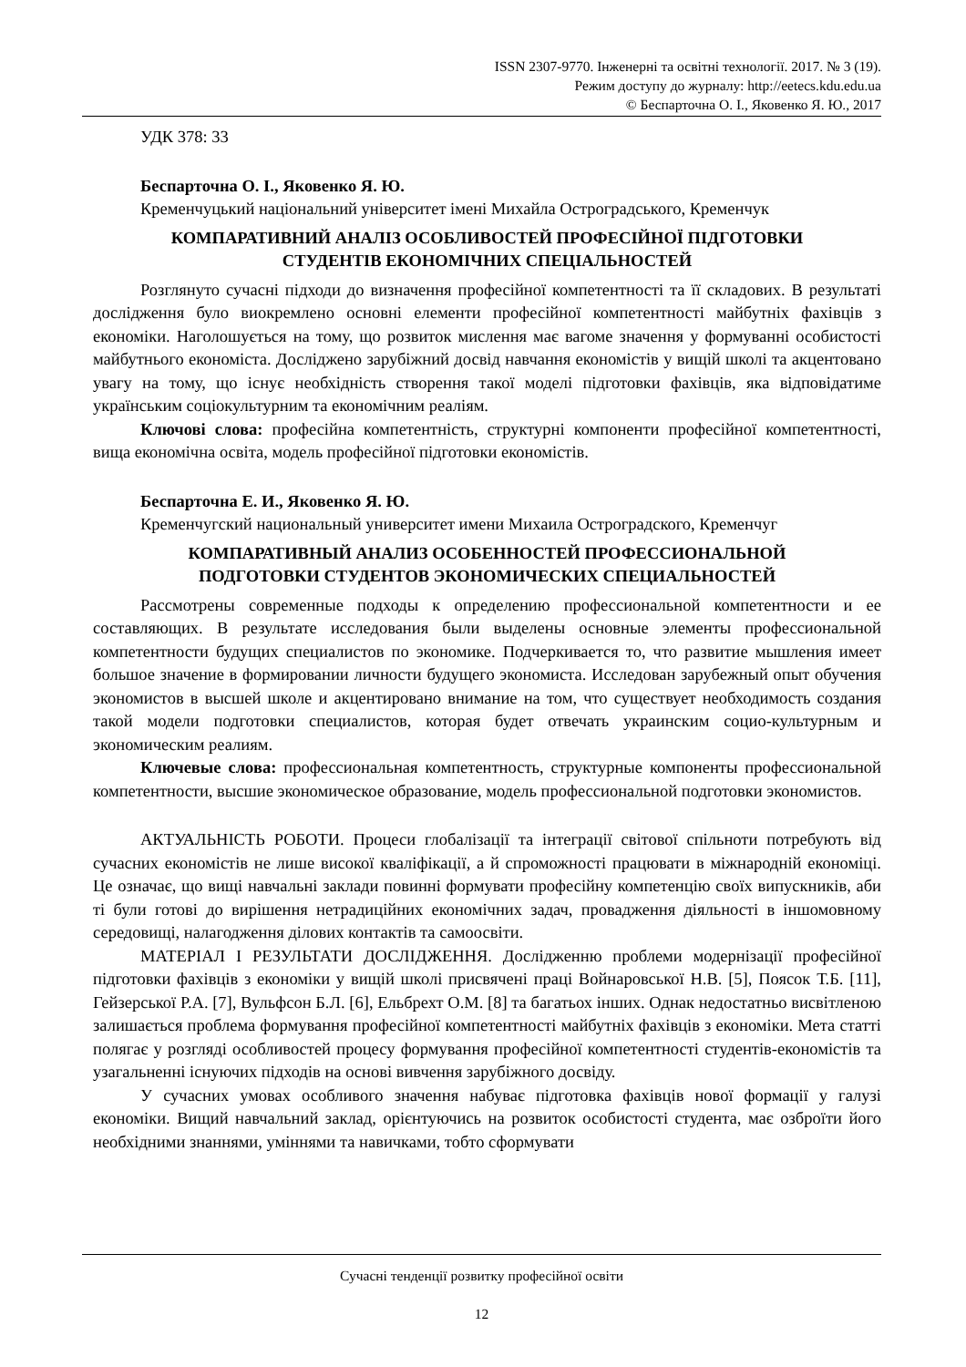ISSN 2307-9770. Інженерні та освітні технології. 2017. № 3 (19).
Режим доступу до журналу: http://eetecs.kdu.edu.ua
© Беспарточна О. І., Яковенко Я. Ю., 2017
УДК 378: 33
Беспарточна О. І., Яковенко Я. Ю.
Кременчуцький національний університет імені Михайла Остроградського, Кременчук
КОМПАРАТИВНИЙ АНАЛІЗ ОСОБЛИВОСТЕЙ ПРОФЕСІЙНОЇ ПІДГОТОВКИ
СТУДЕНТІВ ЕКОНОМІЧНИХ СПЕЦІАЛЬНОСТЕЙ
Розглянуто сучасні підходи до визначення професійної компетентності та її складових. В результаті дослідження було виокремлено основні елементи професійної компетентності майбутніх фахівців з економіки. Наголошується на тому, що розвиток мислення має вагоме значення у формуванні особистості майбутнього економіста. Досліджено зарубіжний досвід навчання економістів у вищій школі та акцентовано увагу на тому, що існує необхідність створення такої моделі підготовки фахівців, яка відповідатиме українським соціокультурним та економічним реаліям.
Ключові слова: професійна компетентність, структурні компоненти професійної компетентності, вища економічна освіта, модель професійної підготовки економістів.
Беспарточна Е. И., Яковенко Я. Ю.
Кременчугский национальный университет имени Михаила Остроградского, Кременчуг
КОМПАРАТИВНЫЙ АНАЛИЗ ОСОБЕННОСТЕЙ ПРОФЕССИОНАЛЬНОЙ
ПОДГОТОВКИ СТУДЕНТОВ ЭКОНОМИЧЕСКИХ СПЕЦИАЛЬНОСТЕЙ
Рассмотрены современные подходы к определению профессиональной компетентности и ее составляющих. В результате исследования были выделены основные элементы профессиональной компетентности будущих специалистов по экономике. Подчеркивается то, что развитие мышления имеет большое значение в формировании личности будущего экономиста. Исследован зарубежный опыт обучения экономистов в высшей школе и акцентировано внимание на том, что существует необходимость создания такой модели подготовки специалистов, которая будет отвечать украинским социо-культурным и экономическим реалиям.
Ключевые слова: профессиональная компетентность, структурные компоненты профессиональной компетентности, высшие экономическое образование, модель профессиональной подготовки экономистов.
АКТУАЛЬНІСТЬ РОБОТИ. Процеси глобалізації та інтеграції світової спільноти потребують від сучасних економістів не лише високої кваліфікації, а й спроможності працювати в міжнародній економіці. Це означає, що вищі навчальні заклади повинні формувати професійну компетенцію своїх випускників, аби ті були готові до вирішення нетрадиційних економічних задач, провадження діяльності в іншомовному середовищі, налагодження ділових контактів та самоосвіти.
МАТЕРІАЛ І РЕЗУЛЬТАТИ ДОСЛІДЖЕННЯ. Дослідженню проблеми модернізації професійної підготовки фахівців з економіки у вищій школі присвячені праці Войнаровської Н.В. [5], Поясок Т.Б. [11], Гейзерської Р.А. [7], Вульфсон Б.Л. [6], Ельбрехт О.М. [8] та багатьох інших. Однак недостатньо висвітленою залишається проблема формування професійної компетентності майбутніх фахівців з економіки. Мета статті полягає у розгляді особливостей процесу формування професійної компетентності студентів-економістів та узагальненні існуючих підходів на основі вивчення зарубіжного досвіду.
У сучасних умовах особливого значення набуває підготовка фахівців нової формації у галузі економіки. Вищий навчальний заклад, орієнтуючись на розвиток особистості студента, має озброїти його необхідними знаннями, уміннями та навичками, тобто сформувати
Сучасні тенденції розвитку професійної освіти
12